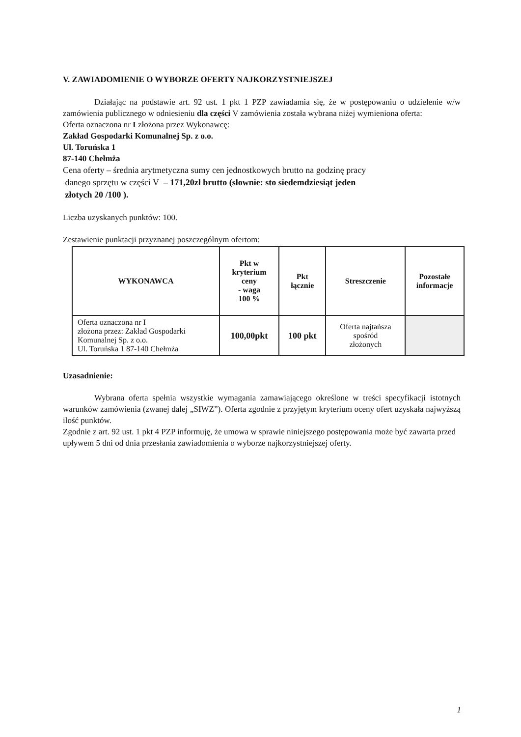V. ZAWIADOMIENIE O WYBORZE OFERTY NAJKORZYSTNIEJSZEJ
Działając na podstawie art. 92 ust. 1 pkt 1 PZP zawiadamia się, że w postępowaniu o udzielenie w/w zamówienia publicznego w odniesieniu dla części V zamówienia została wybrana niżej wymieniona oferta:
Oferta oznaczona nr I złożona przez Wykonawcę:
Zakład Gospodarki Komunalnej Sp. z o.o.
Ul. Toruńska 1
87-140 Chełmża
Cena oferty – średnia arytmetyczna sumy cen jednostkowych brutto na godzinę pracy
danego sprzętu w części V – 171,20zł brutto (słownie: sto siedemdziesiąt jeden
złotych 20 /100 ).
Liczba uzyskanych punktów: 100.
Zestawienie punktacji przyznanej poszczególnym ofertom:
| WYKONAWCA | Pkt w kryterium ceny - waga 100 % | Pkt łącznie | Streszczenie | Pozostałe informacje |
| --- | --- | --- | --- | --- |
| Oferta oznaczona nr I złożona przez: Zakład Gospodarki Komunalnej Sp. z o.o. Ul. Toruńska 1 87-140 Chełmża | 100,00pkt | 100 pkt | Oferta najtańsza spośród złożonych | |
Uzasadnienie:
Wybrana oferta spełnia wszystkie wymagania zamawiającego określone w treści specyfikacji istotnych warunków zamówienia (zwanej dalej „SIWZ”). Oferta zgodnie z przyjętym kryterium oceny ofert uzyskała najwyższą ilość punktów.
Zgodnie z art. 92 ust. 1 pkt 4 PZP informuję, że umowa w sprawie niniejszego postępowania może być zawarta przed upływem 5 dni od dnia przesłania zawiadomienia o wyborze najkorzystniejszej oferty.
1